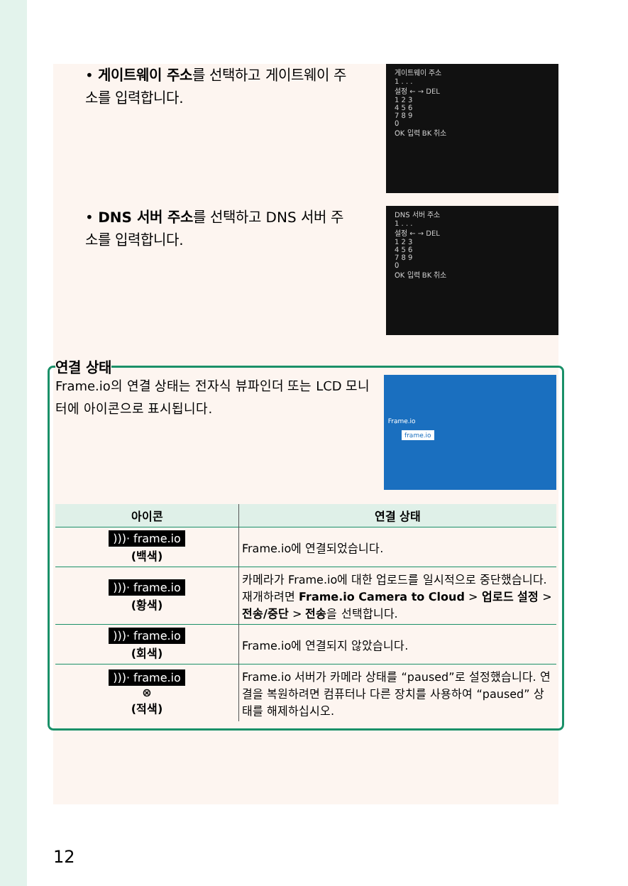• 게이트웨이 주소를 선택하고 게이트웨이 주소를 입력합니다.
게이트웨이 주소
1 . . .
설정 ← → DEL
1 2 3
4 5 6
7 8 9
0
OK 입력 BK 취소
• DNS 서버 주소를 선택하고 DNS 서버 주소를 입력합니다.
DNS 서버 주소
1 . . .
설정 ← → DEL
1 2 3
4 5 6
7 8 9
0
OK 입력 BK 취소
연결 상태
Frame.io의 연결 상태는 전자식 뷰파인더 또는 LCD 모니터에 아이콘으로 표시됩니다.
Frame.io
frame.io
| 아이콘 | 연결 상태 |
| --- | --- |
| )))· frame.io (백색) | Frame.io에 연결되었습니다. |
| )))· frame.io (황색) | 카메라가 Frame.io에 대한 업로드를 일시적으로 중단했습니다. 재개하려면 Frame.io Camera to Cloud > 업로드 설정 > 전송/중단 > 전송 을 선택합니다. |
| )))· frame.io (회색) | Frame.io에 연결되지 않았습니다. |
| )))· frame.io ⊗ (적색) | Frame.io 서버가 카메라 상태를 “paused”로 설정했습니다. 연결을 복원하려면 컴퓨터나 다른 장치를 사용하여 “paused” 상태를 해제하십시오. |
12